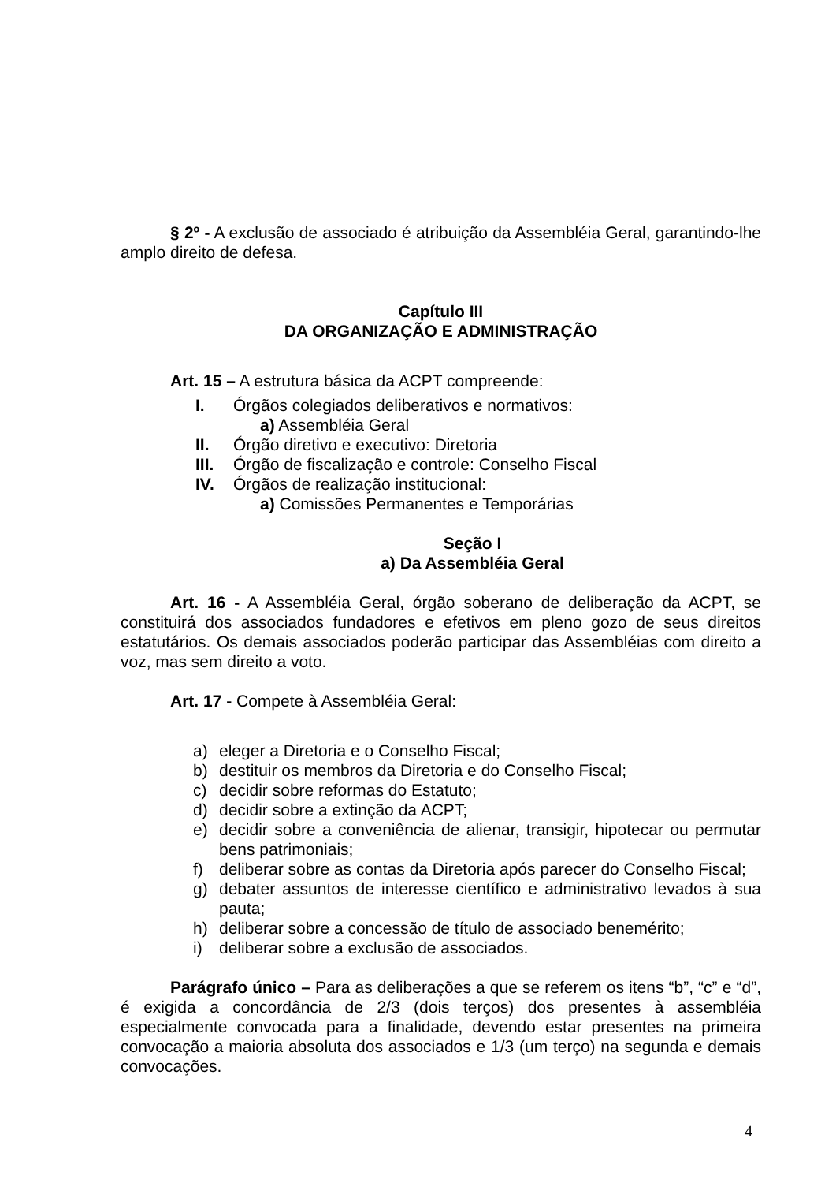§ 2º - A exclusão de associado é atribuição da Assembléia Geral, garantindo-lhe amplo direito de defesa.
Capítulo III
DA ORGANIZAÇÃO E ADMINISTRAÇÃO
Art. 15 – A estrutura básica da ACPT compreende:
I. Órgãos colegiados deliberativos e normativos:
a) Assembléia Geral
II. Órgão diretivo e executivo: Diretoria
III. Órgão de fiscalização e controle: Conselho Fiscal
IV. Órgãos de realização institucional:
a) Comissões Permanentes e Temporárias
Seção I
a) Da Assembléia Geral
Art. 16 - A Assembléia Geral, órgão soberano de deliberação da ACPT, se constituirá dos associados fundadores e efetivos em pleno gozo de seus direitos estatutários. Os demais associados poderão participar das Assembléias com direito a voz, mas sem direito a voto.
Art. 17 - Compete à Assembléia Geral:
a) eleger a Diretoria e o Conselho Fiscal;
b) destituir os membros da Diretoria e do Conselho Fiscal;
c) decidir sobre reformas do Estatuto;
d) decidir sobre a extinção da ACPT;
e) decidir sobre a conveniência de alienar, transigir, hipotecar ou permutar bens patrimoniais;
f) deliberar sobre as contas da Diretoria após parecer do Conselho Fiscal;
g) debater assuntos de interesse científico e administrativo levados à sua pauta;
h) deliberar sobre a concessão de título de associado benemérito;
i) deliberar sobre a exclusão de associados.
Parágrafo único – Para as deliberações a que se referem os itens “b”, “c” e “d”, é exigida a concordância de 2/3 (dois terços) dos presentes à assembléia especialmente convocada para a finalidade, devendo estar presentes na primeira convocação a maioria absoluta dos associados e 1/3 (um terço) na segunda e demais convocações.
4